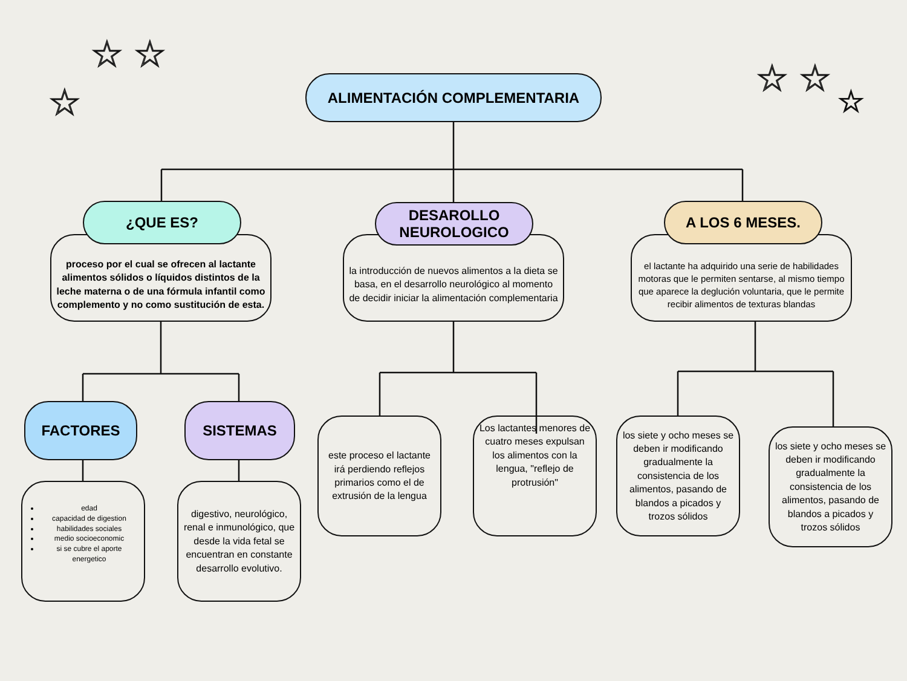☆ ☆
☆
☆ ☆
☆
ALIMENTACIÓN COMPLEMENTARIA
proceso por el cual se ofrecen al lactante alimentos sólidos o líquidos distintos de la leche materna o de una fórmula infantil como complemento y no como sustitución de esta.
¿QUE ES?
la introducción de nuevos alimentos a la dieta se basa, en el desarrollo neurológico al momento de decidir iniciar la alimentación complementaria
DESAROLLO NEUROLOGICO
el lactante ha adquirido una serie de habilidades motoras que le permiten sentarse, al mismo tiempo que aparece la deglución voluntaria, que le permite recibir alimentos de texturas blandas
A LOS 6 MESES.
FACTORES SISTEMAS
edad
capacidad de digestion
habilidades sociales
medio socioeconomic
si se cubre el aporte energetico
digestivo, neurológico, renal e inmunológico, que desde la vida fetal se encuentran en constante desarrollo evolutivo.
este proceso el lactante irá perdiendo reflejos primarios como el de extrusión de la lengua
Los lactantes menores de cuatro meses expulsan los alimentos con la lengua, "reflejo de protrusión"
los siete y ocho meses se deben ir modificando gradualmente la consistencia de los alimentos, pasando de blandos a picados y trozos sólidos
los siete y ocho meses se deben ir modificando gradualmente la consistencia de los alimentos, pasando de blandos a picados y trozos sólidos